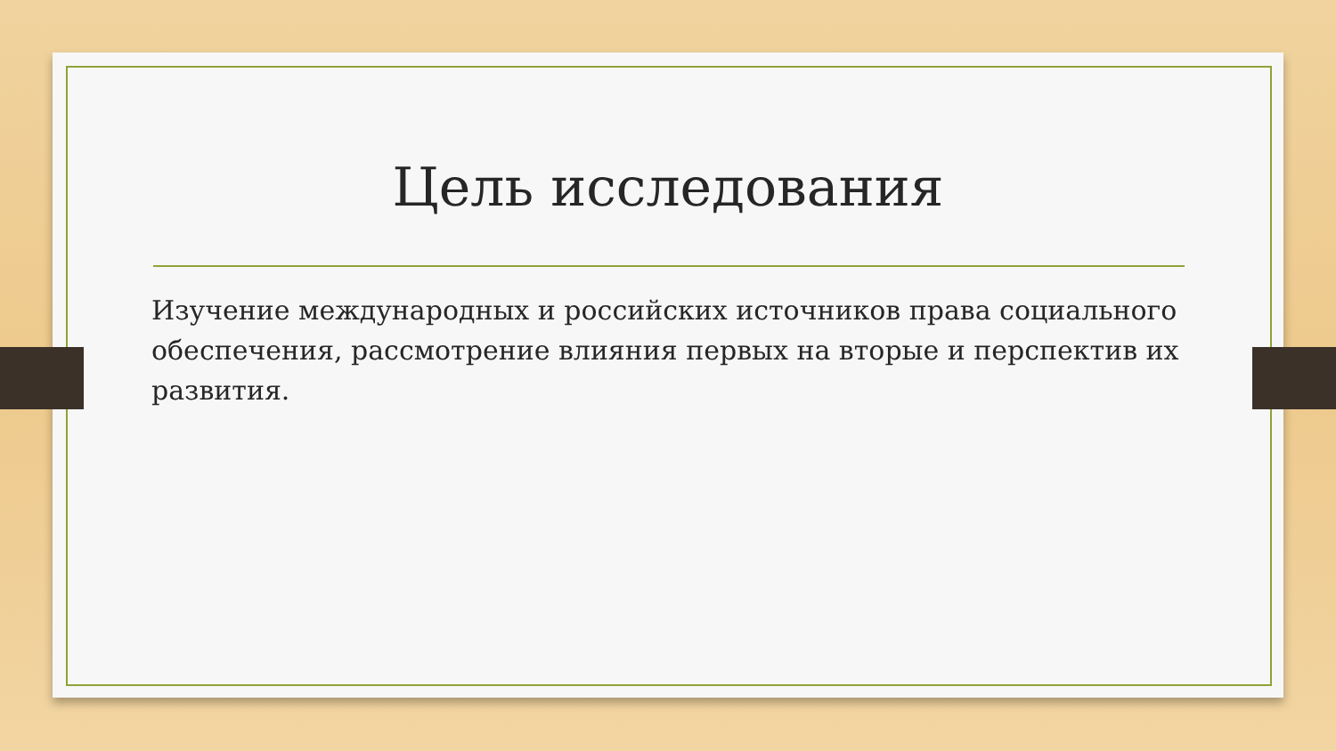Цель исследования
Изучение международных и российских источников права социального обеспечения, рассмотрение влияния первых на вторые и перспектив их развития.